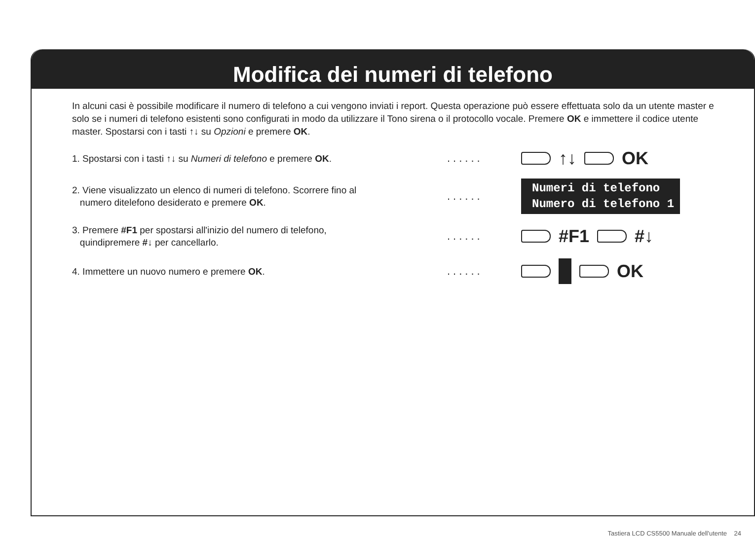Modifica dei numeri di telefono
In alcuni casi è possibile modificare il numero di telefono a cui vengono inviati i report. Questa operazione può essere effettuata solo da un utente master e solo se i numeri di telefono esistenti sono configurati in modo da utilizzare il Tono sirena o il protocollo vocale. Premere OK e immettere il codice utente master. Spostarsi con i tasti ↑↓ su Opzioni e premere OK.
1. Spostarsi con i tasti ↑↓ su Numeri di telefono e premere OK.
......
↑↓ OK
2. Viene visualizzato un elenco di numeri di telefono. Scorrere fino al
numero ditelefono desiderato e premere OK.
......
Numeri di telefono
Numero di telefono 1
3. Premere #F1 per spostarsi all'inizio del numero di telefono,
quindipremere #↓ per cancellarlo.
......
#F1 #↓
4. Immettere un nuovo numero e premere OK.
......
OK
Tastiera LCD CS5500 Manuale dell'utente 24